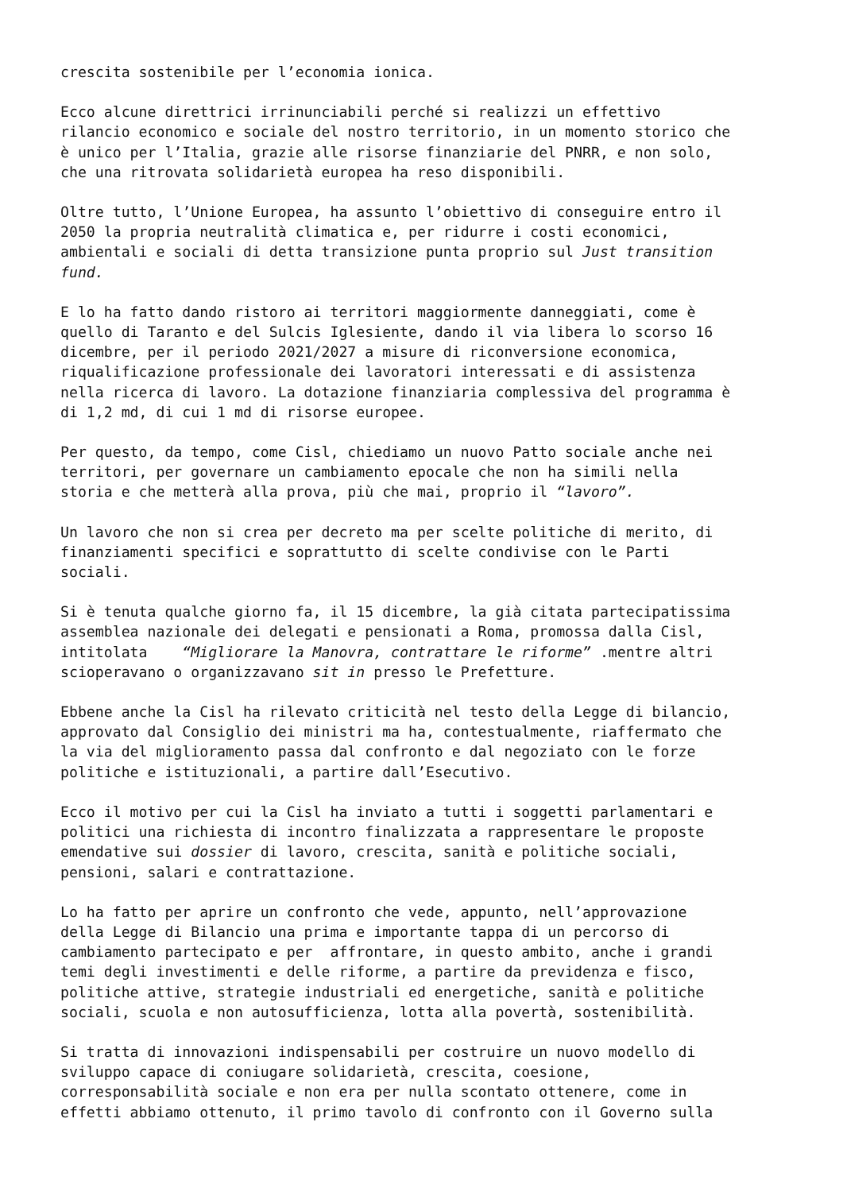crescita sostenibile per l’economia ionica.
Ecco alcune direttrici irrinunciabili perché si realizzi un effettivo
rilancio economico e sociale del nostro territorio, in un momento storico che
è unico per l’Italia, grazie alle risorse finanziarie del PNRR, e non solo,
che una ritrovata solidarietà europea ha reso disponibili.
Oltre tutto, l’Unione Europea, ha assunto l’obiettivo di conseguire entro il
2050 la propria neutralità climatica e, per ridurre i costi economici,
ambientali e sociali di detta transizione punta proprio sul Just transition
fund.
E lo ha fatto dando ristoro ai territori maggiormente danneggiati, come è
quello di Taranto e del Sulcis Iglesiente, dando il via libera lo scorso 16
dicembre, per il periodo 2021/2027 a misure di riconversione economica,
riqualificazione professionale dei lavoratori interessati e di assistenza
nella ricerca di lavoro. La dotazione finanziaria complessiva del programma è
di 1,2 md, di cui 1 md di risorse europee.
Per questo, da tempo, come Cisl, chiediamo un nuovo Patto sociale anche nei
territori, per governare un cambiamento epocale che non ha simili nella
storia e che metterà alla prova, più che mai, proprio il “lavoro”.
Un lavoro che non si crea per decreto ma per scelte politiche di merito, di
finanziamenti specifici e soprattutto di scelte condivise con le Parti
sociali.
Si è tenuta qualche giorno fa, il 15 dicembre, la già citata partecipatissima
assemblea nazionale dei delegati e pensionati a Roma, promossa dalla Cisl,
intitolata “Migliorare la Manovra, contrattare le riforme” .mentre altri
scioperavano o organizzavano sit in presso le Prefetture.
Ebbene anche la Cisl ha rilevato criticità nel testo della Legge di bilancio,
approvato dal Consiglio dei ministri ma ha, contestualmente, riaffermato che
la via del miglioramento passa dal confronto e dal negoziato con le forze
politiche e istituzionali, a partire dall’Esecutivo.
Ecco il motivo per cui la Cisl ha inviato a tutti i soggetti parlamentari e
politici una richiesta di incontro finalizzata a rappresentare le proposte
emendative sui dossier di lavoro, crescita, sanità e politiche sociali,
pensioni, salari e contrattazione.
Lo ha fatto per aprire un confronto che vede, appunto, nell’approvazione
della Legge di Bilancio una prima e importante tappa di un percorso di
cambiamento partecipato e per affrontare, in questo ambito, anche i grandi
temi degli investimenti e delle riforme, a partire da previdenza e fisco,
politiche attive, strategie industriali ed energetiche, sanità e politiche
sociali, scuola e non autosufficienza, lotta alla povertà, sostenibilità.
Si tratta di innovazioni indispensabili per costruire un nuovo modello di
sviluppo capace di coniugare solidarietà, crescita, coesione,
corresponsabilità sociale e non era per nulla scontato ottenere, come in
effetti abbiamo ottenuto, il primo tavolo di confronto con il Governo sulla